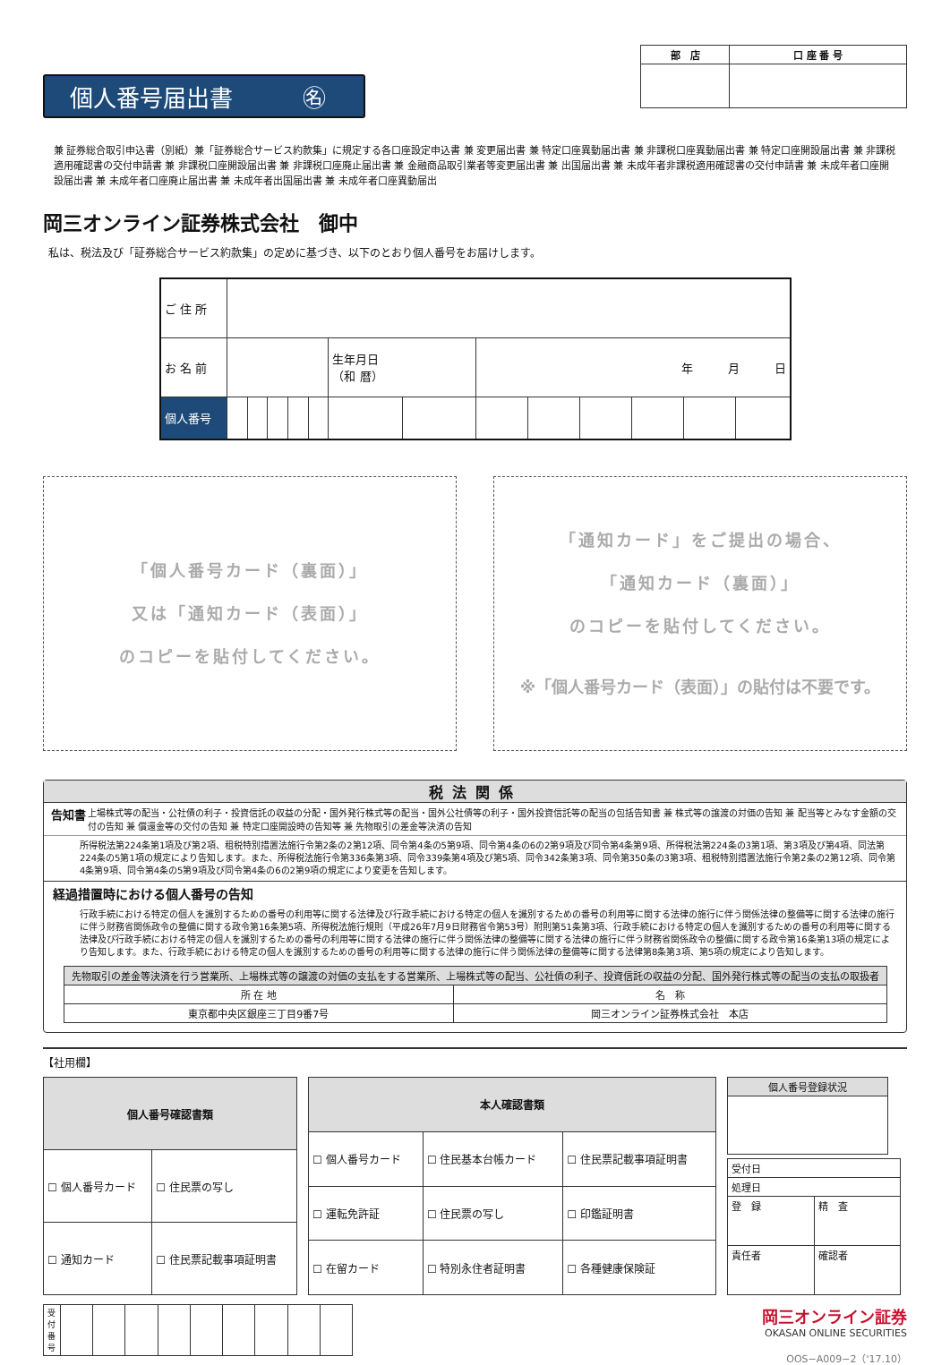個人番号届出書　　　㊔
| 部 店 | 口 座 番 号 |
| --- | --- |
兼 証券総合取引申込書（別紙）兼「証券総合サービス約款集」に規定する各口座設定申込書 兼 変更届出書 兼 特定口座異動届出書 兼 非課税口座異動届出書 兼 特定口座開設届出書 兼 非課税適用確認書の交付申請書 兼 非課税口座開設届出書 兼 非課税口座廃止届出書 兼 金融商品取引業者等変更届出書 兼 出国届出書 兼 未成年者非課税適用確認書の交付申請書 兼 未成年者口座開設届出書 兼 未成年者口座廃止届出書 兼 未成年者出国届出書 兼 未成年者口座異動届出
岡三オンライン証券株式会社　御中
私は、税法及び「証券総合サービス約款集」の定めに基づき、以下のとおり個人番号をお届けします。
| ご 住 所 | | | | | | | | | | | | | |
| お 名 前 | | | | | | 生年月日 （和 暦） | | 年 月 日 | | | | | |
| 個人番号 | | | | | | | | | | | | | |
「個人番号カード（裏面）」
又は「通知カード（表面）」
のコピーを貼付してください。
「通知カード」をご提出の場合、
「通知カード（裏面）」
のコピーを貼付してください。
※「個人番号カード（表面）」の貼付は不要です。
税法関係
告知書 上場株式等の配当・公社債の利子・投資信託の収益の分配・国外発行株式等の配当・国外公社債等の利子・国外投資信託等の配当の包括告知書 兼 株式等の譲渡の対価の告知 兼 配当等とみなす金額の交付の告知 兼 償還金等の交付の告知 兼 特定口座開設時の告知等 兼 先物取引の差金等決済の告知
所得税法第224条第1項及び第2項、租税特別措置法施行令第2条の2第12項、同令第4条の5第9項、同令第4条の6の2第9項及び同令第4条第9項、所得税法第224条の3第1項、第3項及び第4項、同法第224条の5第1項の規定により告知します。また、所得税法施行令第336条第3項、同令339条第4項及び第5項、同令342条第3項、同令第350条の3第3項、租税特別措置法施行令第2条の2第12項、同令第4条第9項、同令第4条の5第9項及び同令第4条の6の2第9項の規定により変更を告知します。
経過措置時における個人番号の告知
行政手続における特定の個人を識別するための番号の利用等に関する法律及び行政手続における特定の個人を識別するための番号の利用等に関する法律の施行に伴う関係法律の整備等に関する法律の施行に伴う財務省関係政令の整備に関する政令第16条第5項、所得税法施行規則（平成26年7月9日財務省令第53号）附則第51条第3項、行政手続における特定の個人を識別するための番号の利用等に関する法律及び行政手続における特定の個人を識別するための番号の利用等に関する法律の施行に伴う関係法律の整備等に関する法律の施行に伴う財務省関係政令の整備に関する政令第16条第13項の規定により告知します。また、行政手続における特定の個人を識別するための番号の利用等に関する法律の施行に伴う関係法律の整備等に関する法律第8条第3項、第5項の規定により告知します。
| 先物取引の差金等決済を行う営業所、上場株式等の譲渡の対価の支払をする営業所、上場株式等の配当、公社債の利子、投資信託の収益の分配、国外発行株式等の配当の支払の取扱者 | |
| 所 在 地 | 名 称 |
| 東京都中央区銀座三丁目9番7号 | 岡三オンライン証券株式会社 本店 |
【社用欄】
| 個人番号確認書類 | |
| --- | --- |
| ☐ 個人番号カード | ☐ 住民票の写し |
| ☐ 通知カード | ☐ 住民票記載事項証明書 |
| 本人確認書類 | | |
| --- | --- | --- |
| ☐ 個人番号カード | ☐ 住民基本台帳カード | ☐ 住民票記載事項証明書 |
| ☐ 運転免許証 | ☐ 住民票の写し | ☐ 印鑑証明書 |
| ☐ 在留カード | ☐ 特別永住者証明書 | ☐ 各種健康保険証 |
| 個人番号登録状況 |
| 受付日 | |
| 処理日 | |
| 登 録 | 精 査 |
| 責任者 | 確認者 |
| 受付番号 | | | | | | | | | |
岡三オンライン証券
OKASAN ONLINE SECURITIES
OOS−A009−2（'17.10）